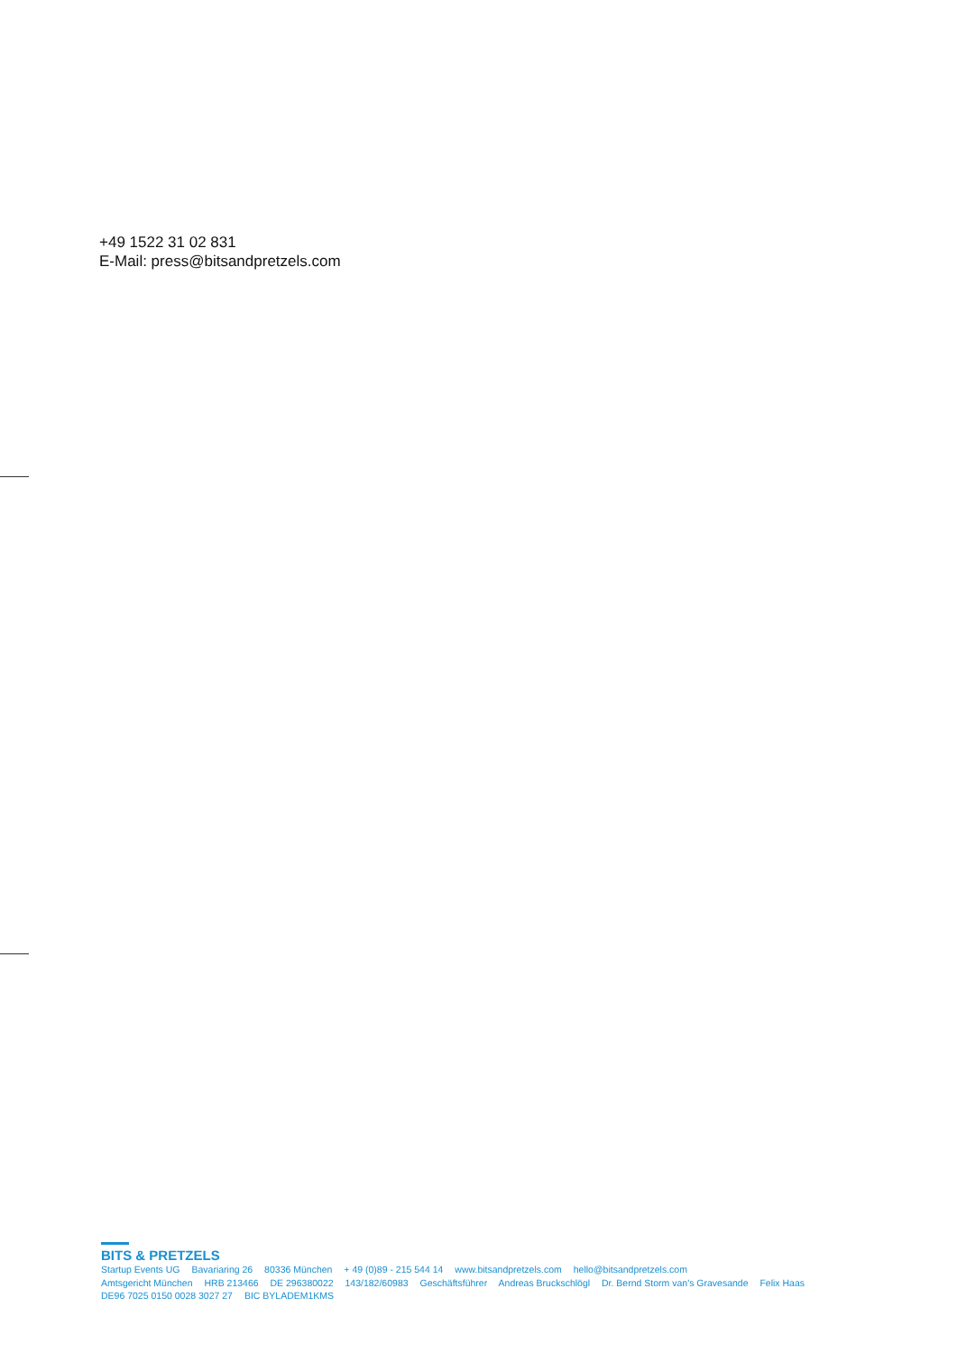+49 1522 31 02 831
E-Mail: press@bitsandpretzels.com
BITS & PRETZELS
Startup Events UG Bavariaring 26 80336 München + 49 (0)89 - 215 544 14 www.bitsandpretzels.com hello@bitsandpretzels.com
Amtsgericht München HRB 213466 DE 296380022 143/182/60983 Geschäftsführer Andreas Bruckschlögl Dr. Bernd Storm van's Gravesande Felix Haas
DE96 7025 0150 0028 3027 27 BIC BYLADEM1KMS